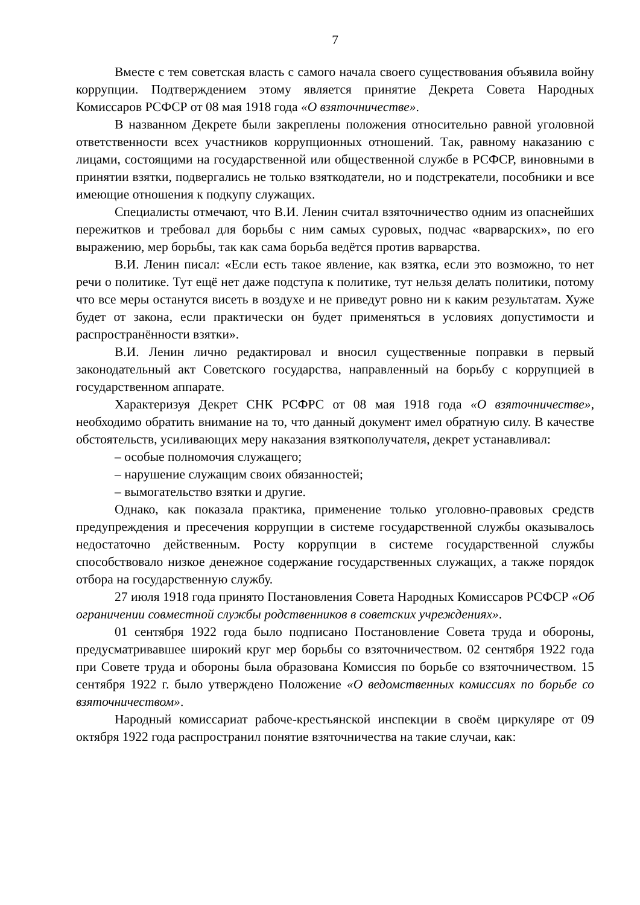7
Вместе с тем советская власть с самого начала своего существования объявила войну коррупции. Подтверждением этому является принятие Декрета Совета Народных Комиссаров РСФСР от 08 мая 1918 года «О взяточничестве».
В названном Декрете были закреплены положения относительно равной уголовной ответственности всех участников коррупционных отношений. Так, равному наказанию с лицами, состоящими на государственной или общественной службе в РСФСР, виновными в принятии взятки, подвергались не только взяткодатели, но и подстрекатели, пособники и все имеющие отношения к подкупу служащих.
Специалисты отмечают, что В.И. Ленин считал взяточничество одним из опаснейших пережитков и требовал для борьбы с ним самых суровых, подчас «варварских», по его выражению, мер борьбы, так как сама борьба ведётся против варварства.
В.И. Ленин писал: «Если есть такое явление, как взятка, если это возможно, то нет речи о политике. Тут ещё нет даже подступа к политике, тут нельзя делать политики, потому что все меры останутся висеть в воздухе и не приведут ровно ни к каким результатам. Хуже будет от закона, если практически он будет применяться в условиях допустимости и распространённости взятки».
В.И. Ленин лично редактировал и вносил существенные поправки в первый законодательный акт Советского государства, направленный на борьбу с коррупцией в государственном аппарате.
Характеризуя Декрет СНК РСФРС от 08 мая 1918 года «О взяточничестве», необходимо обратить внимание на то, что данный документ имел обратную силу. В качестве обстоятельств, усиливающих меру наказания взяткополучателя, декрет устанавливал:
– особые полномочия служащего;
– нарушение служащим своих обязанностей;
– вымогательство взятки и другие.
Однако, как показала практика, применение только уголовно-правовых средств предупреждения и пресечения коррупции в системе государственной службы оказывалось недостаточно действенным. Росту коррупции в системе государственной службы способствовало низкое денежное содержание государственных служащих, а также порядок отбора на государственную службу.
27 июля 1918 года принято Постановления Совета Народных Комиссаров РСФСР «Об ограничении совместной службы родственников в советских учреждениях».
01 сентября 1922 года было подписано Постановление Совета труда и обороны, предусматривавшее широкий круг мер борьбы со взяточничеством. 02 сентября 1922 года при Совете труда и обороны была образована Комиссия по борьбе со взяточничеством. 15 сентября 1922 г. было утверждено Положение «О ведомственных комиссиях по борьбе со взяточничеством».
Народный комиссариат рабоче-крестьянской инспекции в своём циркуляре от 09 октября 1922 года распространил понятие взяточничества на такие случаи, как: